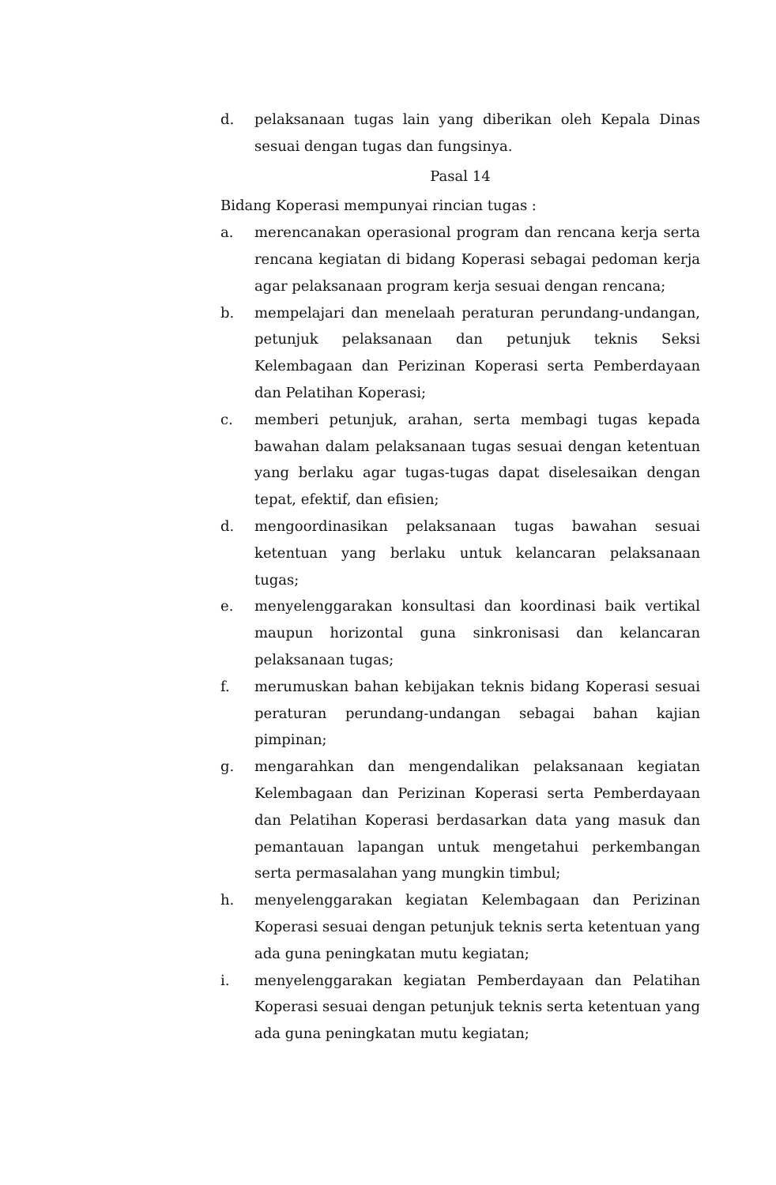d. pelaksanaan tugas lain yang diberikan oleh Kepala Dinas sesuai dengan tugas dan fungsinya.
Pasal 14
Bidang Koperasi mempunyai rincian tugas :
a. merencanakan operasional program dan rencana kerja serta rencana kegiatan di bidang Koperasi sebagai pedoman kerja agar pelaksanaan program kerja sesuai dengan rencana;
b. mempelajari dan menelaah peraturan perundang-undangan, petunjuk pelaksanaan dan petunjuk teknis Seksi Kelembagaan dan Perizinan Koperasi serta Pemberdayaan dan Pelatihan Koperasi;
c. memberi petunjuk, arahan, serta membagi tugas kepada bawahan dalam pelaksanaan tugas sesuai dengan ketentuan yang berlaku agar tugas-tugas dapat diselesaikan dengan tepat, efektif, dan efisien;
d. mengoordinasikan pelaksanaan tugas bawahan sesuai ketentuan yang berlaku untuk kelancaran pelaksanaan tugas;
e. menyelenggarakan konsultasi dan koordinasi baik vertikal maupun horizontal guna sinkronisasi dan kelancaran pelaksanaan tugas;
f. merumuskan bahan kebijakan teknis bidang Koperasi sesuai peraturan perundang-undangan sebagai bahan kajian pimpinan;
g. mengarahkan dan mengendalikan pelaksanaan kegiatan Kelembagaan dan Perizinan Koperasi serta Pemberdayaan dan Pelatihan Koperasi berdasarkan data yang masuk dan pemantauan lapangan untuk mengetahui perkembangan serta permasalahan yang mungkin timbul;
h. menyelenggarakan kegiatan Kelembagaan dan Perizinan Koperasi sesuai dengan petunjuk teknis serta ketentuan yang ada guna peningkatan mutu kegiatan;
i. menyelenggarakan kegiatan Pemberdayaan dan Pelatihan Koperasi sesuai dengan petunjuk teknis serta ketentuan yang ada guna peningkatan mutu kegiatan;